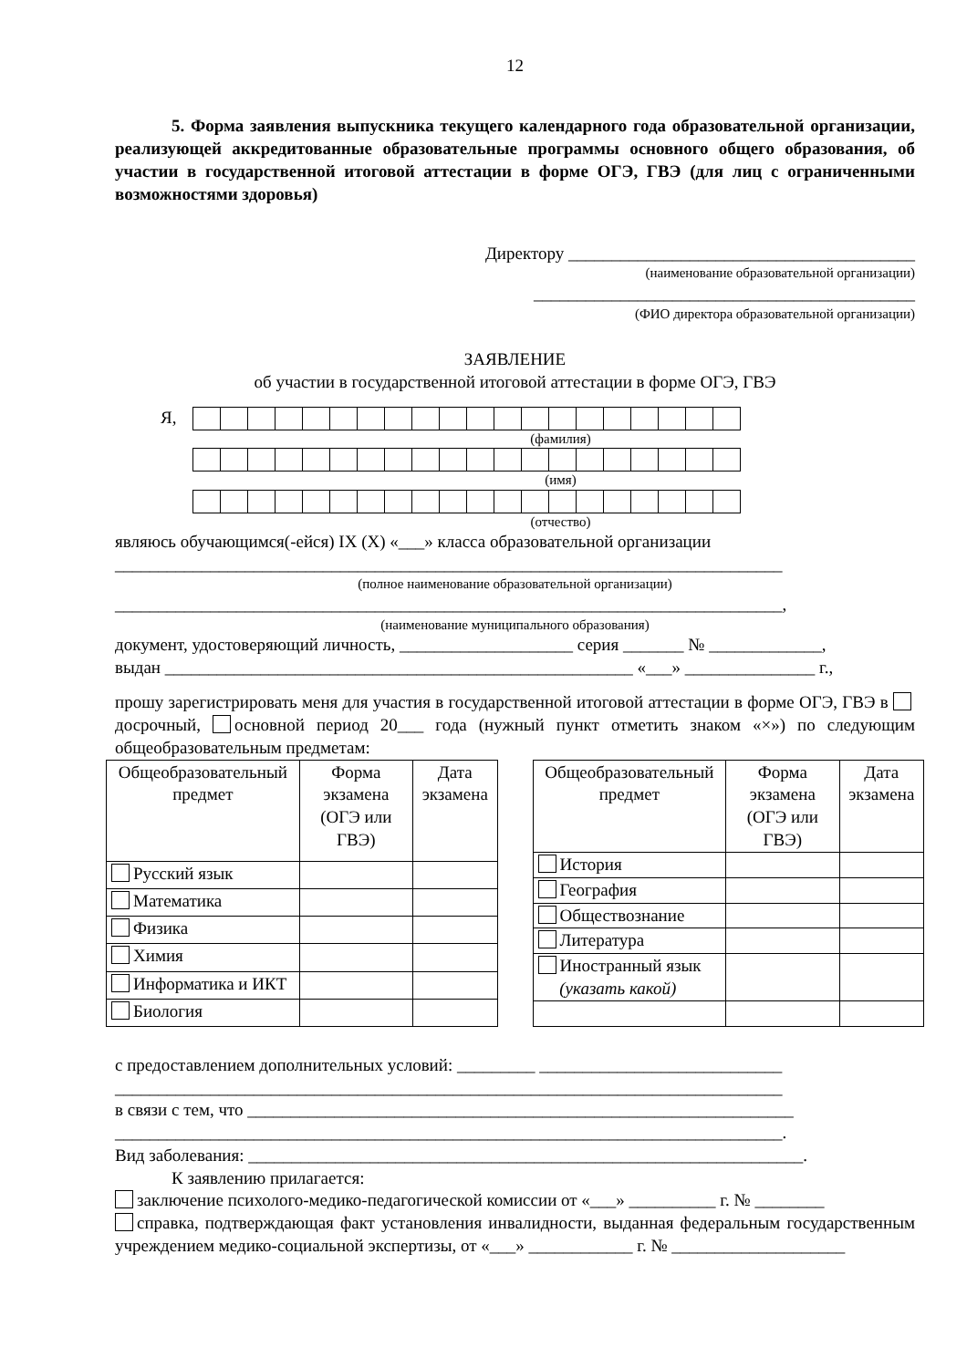12
5. Форма заявления выпускника текущего календарного года образовательной организации, реализующей аккредитованные образовательные программы основного общего образования, об участии в государственной итоговой аттестации в форме ОГЭ, ГВЭ (для лиц с ограниченными возможностями здоровья)
Директору ________________________________________
(наименование образовательной организации)
____________________________________________
(ФИО директора образовательной организации)
ЗАЯВЛЕНИЕ
об участии в государственной итоговой аттестации в форме ОГЭ, ГВЭ
Я,
(фамилия)
(имя)
(отчество)
являюсь обучающимся(-ейся) IX (X) «___» класса образовательной организации
_____________________________________________________________________________
(полное наименование образовательной организации)
_____________________________________________________________________________,
(наименование муниципального образования)
документ, удостоверяющий личность, ____________________ серия _______ № _____________,
выдан ______________________________________________________ «___» _______________ г.,
прошу зарегистрировать меня для участия в государственной итоговой аттестации в форме ОГЭ, ГВЭ в досрочный, основной период 20___ года (нужный пункт отметить знаком «×») по следующим общеобразовательным предметам:
| Общеобразовательный предмет | Форма экзамена (ОГЭ или ГВЭ) | Дата экзамена |
| Русский язык | | |
| Математика | | |
| Физика | | |
| Химия | | |
| Информатика и ИКТ | | |
| Биология | | |
| Общеобразовательный предмет | Форма экзамена (ОГЭ или ГВЭ) | Дата экзамена |
| История | | |
| География | | |
| Обществознание | | |
| Литература | | |
| Иностранный язык (указать какой) | | |
с предоставлением дополнительных условий: _________ ____________________________
_____________________________________________________________________________
в связи с тем, что _______________________________________________________________
_____________________________________________________________________________.
Вид заболевания: ________________________________________________________________.
К заявлению прилагается:
заключение психолого-медико-педагогической комиссии от «___» __________ г. № ________
справка, подтверждающая факт установления инвалидности, выданная федеральным государственным учреждением медико-социальной экспертизы, от «___» ____________ г. № ____________________